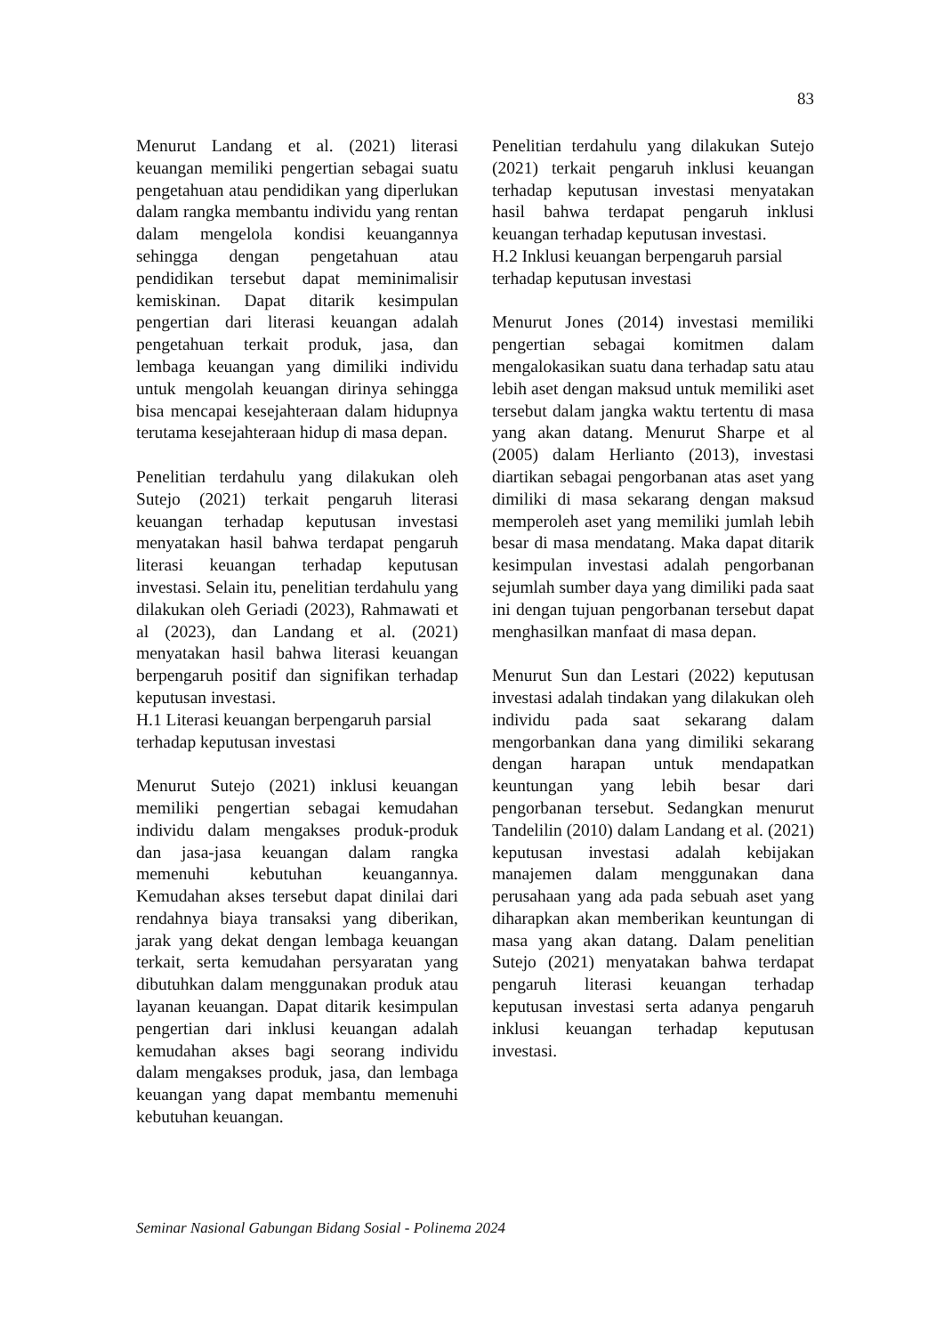83
Menurut Landang et al. (2021) literasi keuangan memiliki pengertian sebagai suatu pengetahuan atau pendidikan yang diperlukan dalam rangka membantu individu yang rentan dalam mengelola kondisi keuangannya sehingga dengan pengetahuan atau pendidikan tersebut dapat meminimalisir kemiskinan. Dapat ditarik kesimpulan pengertian dari literasi keuangan adalah pengetahuan terkait produk, jasa, dan lembaga keuangan yang dimiliki individu untuk mengolah keuangan dirinya sehingga bisa mencapai kesejahteraan dalam hidupnya terutama kesejahteraan hidup di masa depan.
Penelitian terdahulu yang dilakukan oleh Sutejo (2021) terkait pengaruh literasi keuangan terhadap keputusan investasi menyatakan hasil bahwa terdapat pengaruh literasi keuangan terhadap keputusan investasi. Selain itu, penelitian terdahulu yang dilakukan oleh Geriadi (2023), Rahmawati et al (2023), dan Landang et al. (2021) menyatakan hasil bahwa literasi keuangan berpengaruh positif dan signifikan terhadap keputusan investasi.
H.1 Literasi keuangan berpengaruh parsial terhadap keputusan investasi
Menurut Sutejo (2021) inklusi keuangan memiliki pengertian sebagai kemudahan individu dalam mengakses produk-produk dan jasa-jasa keuangan dalam rangka memenuhi kebutuhan keuangannya. Kemudahan akses tersebut dapat dinilai dari rendahnya biaya transaksi yang diberikan, jarak yang dekat dengan lembaga keuangan terkait, serta kemudahan persyaratan yang dibutuhkan dalam menggunakan produk atau layanan keuangan. Dapat ditarik kesimpulan pengertian dari inklusi keuangan adalah kemudahan akses bagi seorang individu dalam mengakses produk, jasa, dan lembaga keuangan yang dapat membantu memenuhi kebutuhan keuangan.
Penelitian terdahulu yang dilakukan Sutejo (2021) terkait pengaruh inklusi keuangan terhadap keputusan investasi menyatakan hasil bahwa terdapat pengaruh inklusi keuangan terhadap keputusan investasi.
H.2 Inklusi keuangan berpengaruh parsial terhadap keputusan investasi
Menurut Jones (2014) investasi memiliki pengertian sebagai komitmen dalam mengalokasikan suatu dana terhadap satu atau lebih aset dengan maksud untuk memiliki aset tersebut dalam jangka waktu tertentu di masa yang akan datang. Menurut Sharpe et al (2005) dalam Herlianto (2013), investasi diartikan sebagai pengorbanan atas aset yang dimiliki di masa sekarang dengan maksud memperoleh aset yang memiliki jumlah lebih besar di masa mendatang. Maka dapat ditarik kesimpulan investasi adalah pengorbanan sejumlah sumber daya yang dimiliki pada saat ini dengan tujuan pengorbanan tersebut dapat menghasilkan manfaat di masa depan.
Menurut Sun dan Lestari (2022) keputusan investasi adalah tindakan yang dilakukan oleh individu pada saat sekarang dalam mengorbankan dana yang dimiliki sekarang dengan harapan untuk mendapatkan keuntungan yang lebih besar dari pengorbanan tersebut. Sedangkan menurut Tandelilin (2010) dalam Landang et al. (2021) keputusan investasi adalah kebijakan manajemen dalam menggunakan dana perusahaan yang ada pada sebuah aset yang diharapkan akan memberikan keuntungan di masa yang akan datang. Dalam penelitian Sutejo (2021) menyatakan bahwa terdapat pengaruh literasi keuangan terhadap keputusan investasi serta adanya pengaruh inklusi keuangan terhadap keputusan investasi.
Seminar Nasional Gabungan Bidang Sosial - Polinema 2024